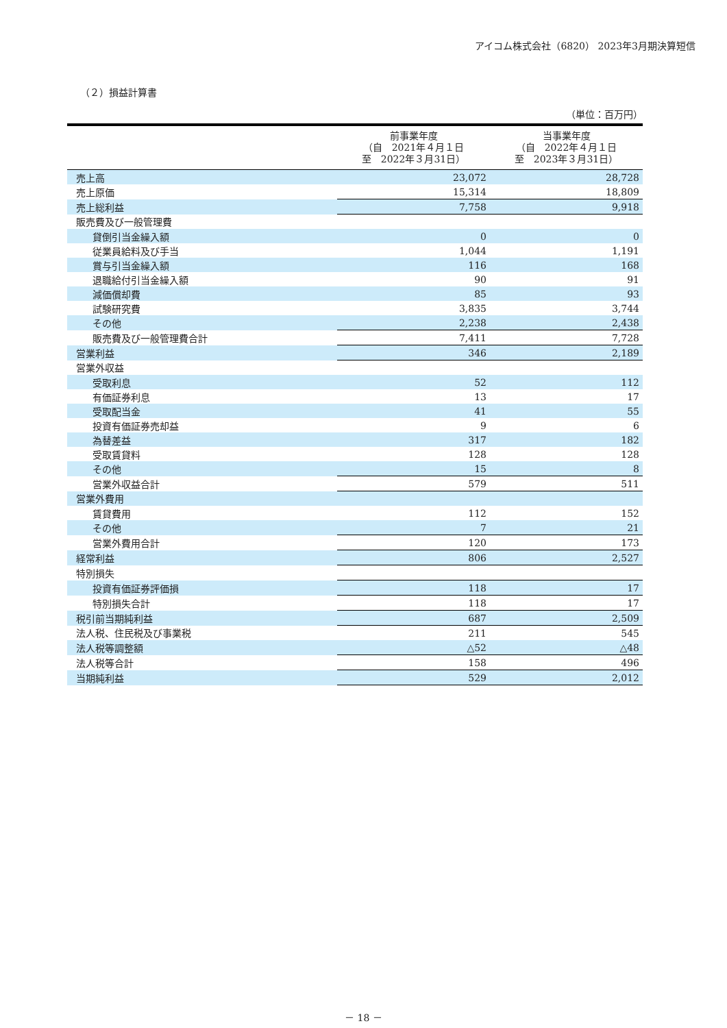アイコム株式会社（6820） 2023年3月期決算短信
（２）損益計算書
（単位：百万円）
| | 前事業年度 （自 2021年４月１日 至 2022年３月31日） | 当事業年度 （自 2022年４月１日 至 2023年３月31日） |
| --- | --- | --- |
| 売上高 | 23,072 | 28,728 |
| 売上原価 | 15,314 | 18,809 |
| 売上総利益 | 7,758 | 9,918 |
| 販売費及び一般管理費 | | |
| 貸倒引当金繰入額 | 0 | 0 |
| 従業員給料及び手当 | 1,044 | 1,191 |
| 賞与引当金繰入額 | 116 | 168 |
| 退職給付引当金繰入額 | 90 | 91 |
| 減価償却費 | 85 | 93 |
| 試験研究費 | 3,835 | 3,744 |
| その他 | 2,238 | 2,438 |
| 販売費及び一般管理費合計 | 7,411 | 7,728 |
| 営業利益 | 346 | 2,189 |
| 営業外収益 | | |
| 受取利息 | 52 | 112 |
| 有価証券利息 | 13 | 17 |
| 受取配当金 | 41 | 55 |
| 投資有価証券売却益 | 9 | 6 |
| 為替差益 | 317 | 182 |
| 受取賃貸料 | 128 | 128 |
| その他 | 15 | 8 |
| 営業外収益合計 | 579 | 511 |
| 営業外費用 | | |
| 賃貸費用 | 112 | 152 |
| その他 | 7 | 21 |
| 営業外費用合計 | 120 | 173 |
| 経常利益 | 806 | 2,527 |
| 特別損失 | | |
| 投資有価証券評価損 | 118 | 17 |
| 特別損失合計 | 118 | 17 |
| 税引前当期純利益 | 687 | 2,509 |
| 法人税、住民税及び事業税 | 211 | 545 |
| 法人税等調整額 | △52 | △48 |
| 法人税等合計 | 158 | 496 |
| 当期純利益 | 529 | 2,012 |
－ 18 －